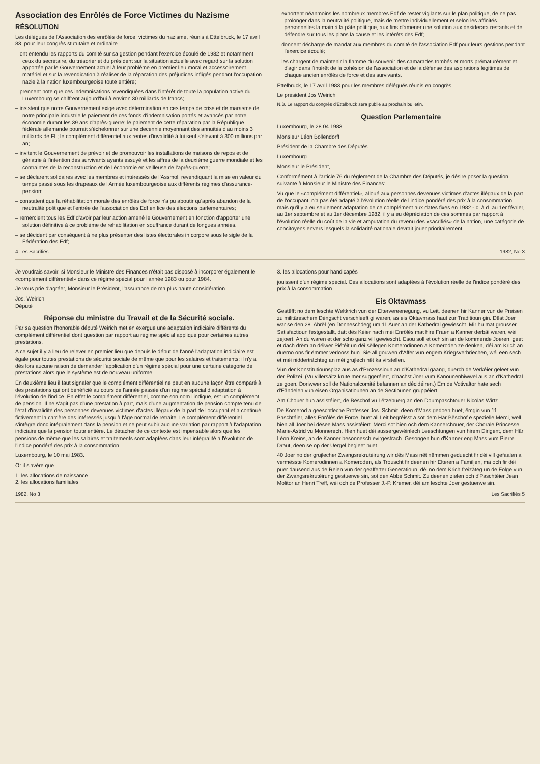Association des Enrôlés de Force Victimes du Nazisme
RÉSOLUTION
Les délégués de l'Association des enrôlés de force, victimes du nazisme, réunis à Ettelbruck, le 17 avril 83, pour leur congrès stututaire et ordinaire
– ont entendu les rapports du comité sur sa gestion pendant l'exercice écoulé de 1982 et notamment ceux du secrétaire, du trésorier et du président sur la situation actuelle avec regard sur la solution apportée par le Gouvernement actuel à leur problème en premier lieu moral et accessoirement matériel et sur la revendication à réaliser de la réparation des préjudices infligés pendant l'occupation nazie à la nation luxembourgeoise toute entière;
– prennent note que ces indemnisations revendiquées dans l'intérêt de toute la population active du Luxembourg se chiffrent aujourd'hui à environ 30 milliards de francs;
– insistent que notre Gouvernement exige avec détermination en ces temps de crise et de marasme de notre principale industrie le paiement de ces fonds d'indemnisation portés et avancés par notre économie durant les 39 ans d'après-guerre; le paiement de cette réparation par la République fédérale allemande pourrait s'échelonner sur une decennie moyennant des annuités d'au moins 3 milliards de FL; le complément différentiel aux rentes d'invalidité à lui seul s'élevant à 300 millions par an;
– invitent le Gouvernement de prévoir et de promouvoir les installations de maisons de repos et de gériatrie à l'intention des survivants ayants essuyé et les affres de la deuxième guerre mondiale et les contraintes de la reconstruction et de l'économie en veilleuse de l'après-guerre;
– se déclarent solidaires avec les membres et intéressés de l'Assmol, revendiquant la mise en valeur du temps passé sous les drapeaux de l'Armée luxembourgeoise aux différents régimes d'assurance-pension;
– constatent que la réhabilitation morale des enrôlés de force n'a pu aboutir qu'après abandon de la neutralité politique et l'entrée de l'association des Edf en lice des élections parlementaires;
– remercient tous les Edf d'avoir par leur action amené le Gouvernement en fonction d'apporter une solution définitive à ce problème de rehabilitation en souffrance durant de longues années.
– se décident par conséquent à ne plus présenter des listes électorales in corpore sous le sigle de la Fédération des Edf;
– exhortent néanmoins les nombreux membres Edf de rester vigilants sur le plan politique, de ne pas prolonger dans la neutralité politique, mais de mettre individuellement et selon les affinités personnelles la main à la pâte politique, aux fins d'amener une solution aux desiderata restants et de défendre sur tous les plans la cause et les intérêts des Edf;
– donnent décharge de mandat aux membres du comité de l'association Edf pour leurs gestions pendant l'exercice écoulé;
– les chargent de maintenir la flamme du souvenir des camarades tombés et morts prématurément et d'agir dans l'intérêt de la cohésion de l'association et de la défense des aspirations légitimes de chaque ancien enrôlés de force et des survivants.
Ettelbruck, le 17 avril 1983 pour les membres délégués réunis en congrès.
Le président Jos Weirich
N.B. Le rapport du congrès d'Ettelbruck sera publié au prochain bulletin.
Question Parlementaire
Luxembourg, le 28.04.1983
Monsieur Léon Bollendorff
Président de la Chambre des Députés
Luxembourg
Monsieur le Président,
Conformément à l'article 76 du règlement de la Chambre des Députés, je désire poser la question suivante à Monsieur le Ministre des Finances:
Vu que le «complément différentiel», alloué aux personnes devenues victimes d'actes illégaux de la part de l'occupant, n'a pas été adapté à l'évolution réelle de l'indice pondéré des prix à la consommation, mais qu'il y a eu seulement adaptation de ce complément aux dates fixes en 1982 - c. à d. au 1er février, au 1er septembre et au 1er décembre 1982, il y a eu dépréciation de ces sommes par rapport à l'évolution réelle du coût de la vie et amputation du revenu des «sacrifiés» de la nation, une catégorie de concitoyens envers lesquels la solidarité nationale devrait jouer prioritairement.
4 Les Sacrifiés 1982, No 3
Je voudrais savoir, si Monsieur le Ministre des Finances n'était pas disposé à incorporer également le «complément différentiel» dans ce régime spécial pour l'année 1983 ou pour 1984.
Je vous prie d'agréer, Monsieur le Président, l'assurance de ma plus haute considération.
Jos. Weirich
Député
Réponse du ministre du Travail et de la Sécurité sociale.
Par sa question l'honorable député Weirich met en exergue une adaptation indiciaire différente du complément différentiel dont question par rapport au régime spécial appliqué pour certaines autres prestations.
A ce sujet il y a lieu de relever en premier lieu que depuis le début de l'anné l'adaptation indiciaire est égale pour toutes prestations de sécurité sociale de même que pour les salaires et traitements; il n'y a dès lors aucune raison de demander l'application d'un régime spécial pour une certaine catégorie de prestations alors que le système est de nouveau uniforme.
En deuxième lieu il faut signaler que le complément différentiel ne peut en aucune façon être comparé à des prestations qui ont bénéficié au cours de l'année passée d'un régime spécial d'adaptation à l'évolution de l'indice. En effet le complément différentiel, comme son nom l'indique, est un complément de pension. Il ne s'agit pas d'une prestation à part, mais d'une augmentation de pension compte tenu de l'état d'invalidité des personnes devenues victimes d'actes illégaux de la part de l'occupant et a continué fictivement la carrière des intéressés jusqu'à l'âge normal de retraite. Le complément différentiel s'intègre donc intégralement dans la pension et ne peut subir aucune variation par rapport à l'adaptation indiciaire que la pension toute entière. Le détacher de ce contexte est impensable alors que les pensions de même que les salaires et traitements sont adaptées dans leur intégralité à l'évolution de l'indice pondéré des prix à la consommation.
Luxembourg, le 10 mai 1983.
Or il s'avère que
1. les allocations de naissance
2. les allocations familiales
3. les allocations pour handicapés
jouissent d'un régime spécial. Ces allocations sont adaptées à l'évolution réelle de l'indice pondéré des prix à la consommation.
Eis Oktavmass
Gestëfft no dem leschte Weltkrich vun der Eltervereenegung, vu Leit, deenen hir Kanner vun de Preisen zu militäreschem Déngscht verschleeft gi waren, as eis Oktavmass haut zur Traditioun gin. Dëst Joer war se den 28. Abrël (en Donneschdeg) um 11 Auer an der Kathedral gewiescht. Mir hu mat grousser Satisfactioun festgestallt, datt dës Kéier nach méi Enrôlés mat hire Fraen a Kanner derbäi waren, wéi zejoert. An du waren et der scho ganz vill gewiescht. Esou soll et och sin an de kommende Joeren, geet et dach drëm an déiwer Piétéit un déi sëllegen Komerodinnen a Komeroden ze denken, déi am Krich an duerno ons fir ëmmer verlooss hun. Sie all gouwen d'Affer vun engem Kriegsverbriechen, wéi een sech et méi nidderträchteg an méi grujlech nët ka virstellen.
Vun der Konstitutiounsplaz aus as d'Prozessioun an d'Kathedral gaang, duerch de Verkéier geleet vun der Polizei. (Vu villersäitz krute mer suggeréiert, d'nächst Joer vum Kanounenhiwwel aus an d'Kathedral ze goen. Doriwwer soll de Nationalcomité befannen an décidéiren.) Em de Votivaltor hate sech d'Fändelen vun eisen Organisatiounen an de Sectiounen gruppéiert.
Am Chouer hun assistéiert, de Bëschof vu Lëtzebuerg an den Doumpaschtouer Nicolas Wirtz.
De Komerod a geeschtleche Professer Jos. Schmit, deen d'Mass gedoen huet, ëmgin vun 11 Paschtéier, alles Enrôlés de Force, huet all Leit begréisst a sot dem Här Bëschof e spezielle Merci, well hien all Joer bei dësee Mass assistéiert. Merci sot hien och dem Kannerchouer, der Chorale Princesse Marie-Astrid vu Monnerech. Hien huet déi aussergewéinlech Leeschtungen vun hirem Dirigent, dem Här Léon Kreins, an de Kanner besonnesch evirgestrach. Gesongen hun d'Kanner eng Mass vum Pierre Draut, deen se op der Uergel begleet huet.
40 Joer no der grujlecher Zwangsrekrutéirung wir dës Mass nët nëmmen geduecht fir déi vill gefaalen a vermësste Komerodinnen a Komeroden, als Trouscht fir deenen hir Elteren a Familjen, mä och fir déi puer dausend aus de Reien vun der geafferter Generatioun, déi no dem Krich freizäteg un de Folge vun der Zwangsrekrutéirung gestuerwe sin, sot den Abbé Schmit. Zu deenen zielen och d'Paschtéier Jean Molitor an Henri Treff, wéi och de Professer J.-P. Kremer, déi am leschte Joer gestuerwe sin.
1982, No 3 Les Sacrifiés 5